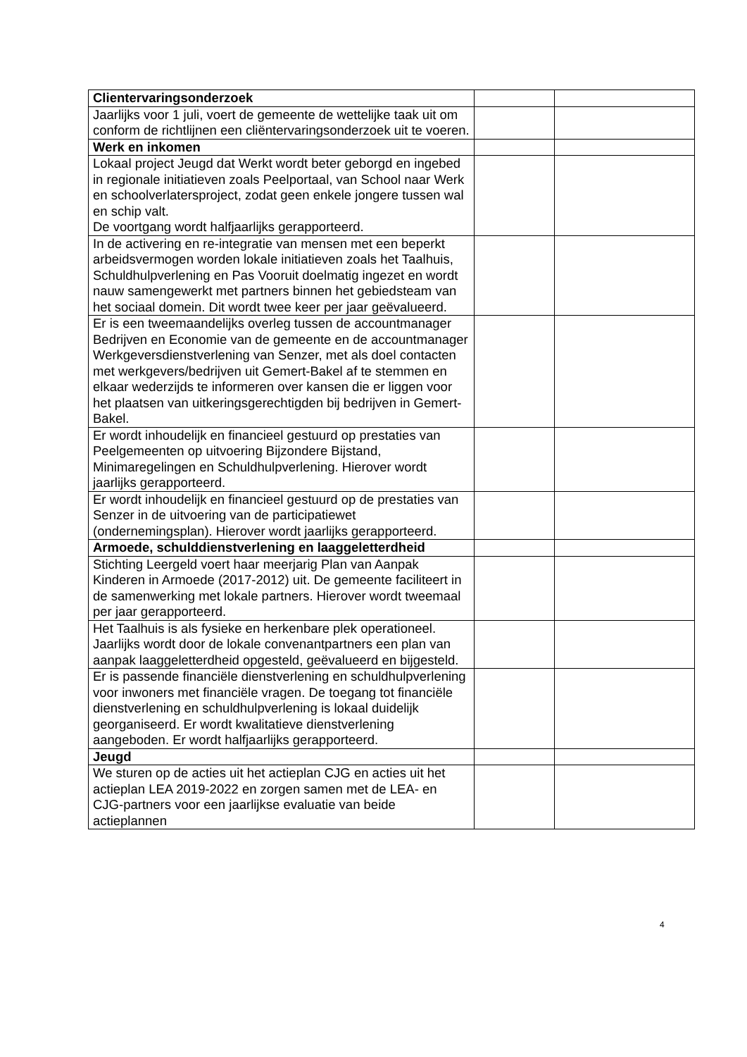| Clientervaringsonderzoek | | |
| Jaarlijks voor 1 juli, voert de gemeente de wettelijke taak uit om conform de richtlijnen een cliëntervaringsonderzoek uit te voeren. | | |
| Werk en inkomen | | |
| Lokaal project Jeugd dat Werkt wordt beter geborgd en ingebed in regionale initiatieven zoals Peelportaal, van School naar Werk en schoolverlatersproject, zodat geen enkele jongere tussen wal en schip valt. De voortgang wordt halfjaarlijks gerapporteerd. | | |
| In de activering en re-integratie van mensen met een beperkt arbeidsvermogen worden lokale initiatieven zoals het Taalhuis, Schuldhulpverlening en Pas Vooruit doelmatig ingezet en wordt nauw samengewerkt met partners binnen het gebiedsteam van het sociaal domein. Dit wordt twee keer per jaar geëvalueerd. | | |
| Er is een tweemaandelijks overleg tussen de accountmanager Bedrijven en Economie van de gemeente en de accountmanager Werkgeversdienstverlening van Senzer, met als doel contacten met werkgevers/bedrijven uit Gemert-Bakel af te stemmen en elkaar wederzijds te informeren over kansen die er liggen voor het plaatsen van uitkeringsgerechtigden bij bedrijven in Gemert-Bakel. | | |
| Er wordt inhoudelijk en financieel gestuurd op prestaties van Peelgemeenten op uitvoering Bijzondere Bijstand, Minimaregelingen en Schuldhulpverlening. Hierover wordt jaarlijks gerapporteerd. | | |
| Er wordt inhoudelijk en financieel gestuurd op de prestaties van Senzer in de uitvoering van de participatiewet (ondernemingsplan). Hierover wordt jaarlijks gerapporteerd. | | |
| Armoede, schulddienstverlening en laaggeletterdheid | | |
| Stichting Leergeld voert haar meerjarig Plan van Aanpak Kinderen in Armoede (2017-2012) uit. De gemeente faciliteert in de samenwerking met lokale partners. Hierover wordt tweemaal per jaar gerapporteerd. | | |
| Het Taalhuis is als fysieke en herkenbare plek operationeel. Jaarlijks wordt door de lokale convenantpartners een plan van aanpak laaggeletterdheid opgesteld, geëvalueerd en bijgesteld. | | |
| Er is passende financiële dienstverlening en schuldhulpverlening voor inwoners met financiële vragen. De toegang tot financiële dienstverlening en schuldhulpverlening is lokaal duidelijk georganiseerd. Er wordt kwalitatieve dienstverlening aangeboden. Er wordt halfjaarlijks gerapporteerd. | | |
| Jeugd | | |
| We sturen op de acties uit het actieplan CJG en acties uit het actieplan LEA 2019-2022 en zorgen samen met de LEA- en CJG-partners voor een jaarlijkse evaluatie van beide actieplannen | | |
4